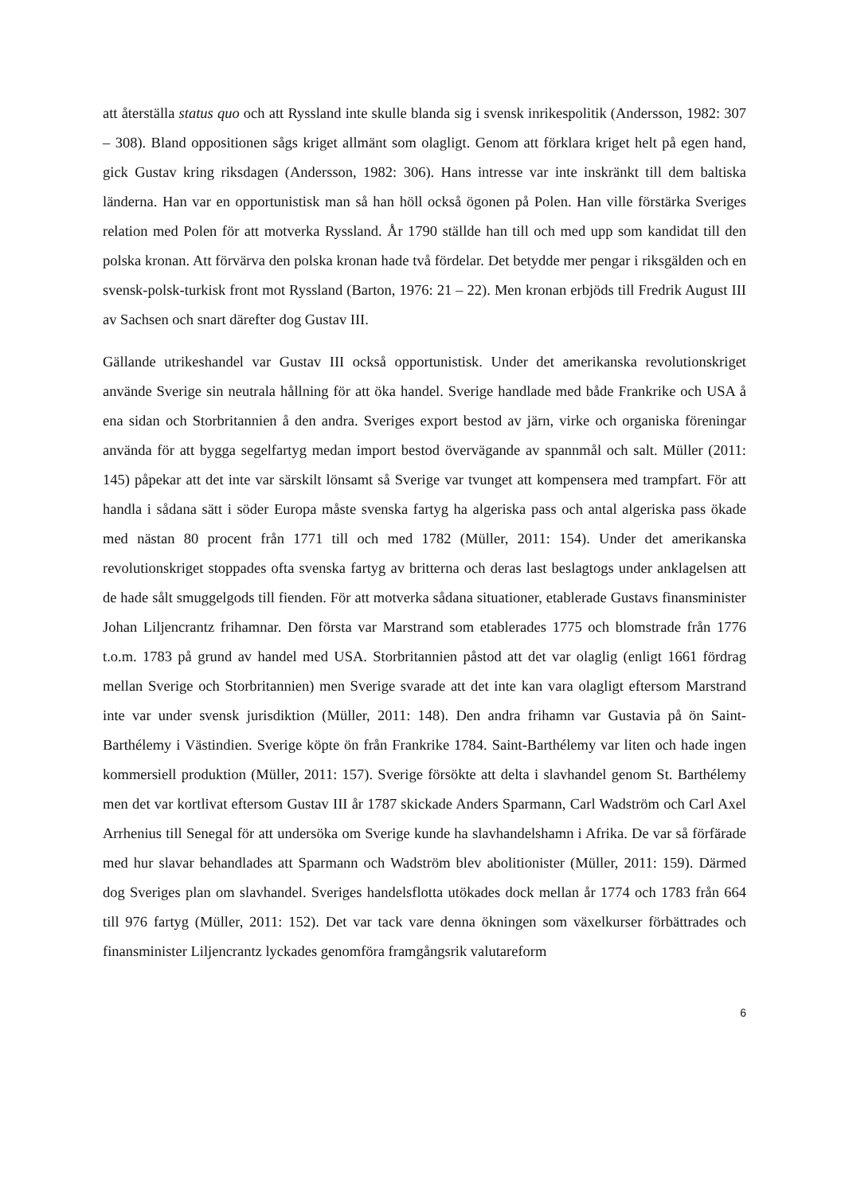att återställa status quo och att Ryssland inte skulle blanda sig i svensk inrikespolitik (Andersson, 1982: 307 – 308). Bland oppositionen sågs kriget allmänt som olagligt. Genom att förklara kriget helt på egen hand, gick Gustav kring riksdagen (Andersson, 1982: 306). Hans intresse var inte inskränkt till dem baltiska länderna. Han var en opportunistisk man så han höll också ögonen på Polen. Han ville förstärka Sveriges relation med Polen för att motverka Ryssland. År 1790 ställde han till och med upp som kandidat till den polska kronan. Att förvärva den polska kronan hade två fördelar. Det betydde mer pengar i riksgälden och en svensk-polsk-turkisk front mot Ryssland (Barton, 1976: 21 – 22). Men kronan erbjöds till Fredrik August III av Sachsen och snart därefter dog Gustav III.
Gällande utrikeshandel var Gustav III också opportunistisk. Under det amerikanska revolutionskriget använde Sverige sin neutrala hållning för att öka handel. Sverige handlade med både Frankrike och USA å ena sidan och Storbritannien å den andra. Sveriges export bestod av järn, virke och organiska föreningar använda för att bygga segelfartyg medan import bestod övervägande av spannmål och salt. Müller (2011: 145) påpekar att det inte var särskilt lönsamt så Sverige var tvunget att kompensera med trampfart. För att handla i sådana sätt i söder Europa måste svenska fartyg ha algeriska pass och antal algeriska pass ökade med nästan 80 procent från 1771 till och med 1782 (Müller, 2011: 154). Under det amerikanska revolutionskriget stoppades ofta svenska fartyg av britterna och deras last beslagtogs under anklagelsen att de hade sålt smuggelgods till fienden. För att motverka sådana situationer, etablerade Gustavs finansminister Johan Liljencrantz frihamnar. Den första var Marstrand som etablerades 1775 och blomstrade från 1776 t.o.m. 1783 på grund av handel med USA. Storbritannien påstod att det var olaglig (enligt 1661 fördrag mellan Sverige och Storbritannien) men Sverige svarade att det inte kan vara olagligt eftersom Marstrand inte var under svensk jurisdiktion (Müller, 2011: 148). Den andra frihamn var Gustavia på ön Saint-Barthélemy i Västindien. Sverige köpte ön från Frankrike 1784. Saint-Barthélemy var liten och hade ingen kommersiell produktion (Müller, 2011: 157). Sverige försökte att delta i slavhandel genom St. Barthélemy men det var kortlivat eftersom Gustav III år 1787 skickade Anders Sparmann, Carl Wadström och Carl Axel Arrhenius till Senegal för att undersöka om Sverige kunde ha slavhandelshamn i Afrika. De var så förfärade med hur slavar behandlades att Sparmann och Wadström blev abolitionister (Müller, 2011: 159). Därmed dog Sveriges plan om slavhandel. Sveriges handelsflotta utökades dock mellan år 1774 och 1783 från 664 till 976 fartyg (Müller, 2011: 152). Det var tack vare denna ökningen som växelkurser förbättrades och finansminister Liljencrantz lyckades genomföra framgångsrik valutareform
6